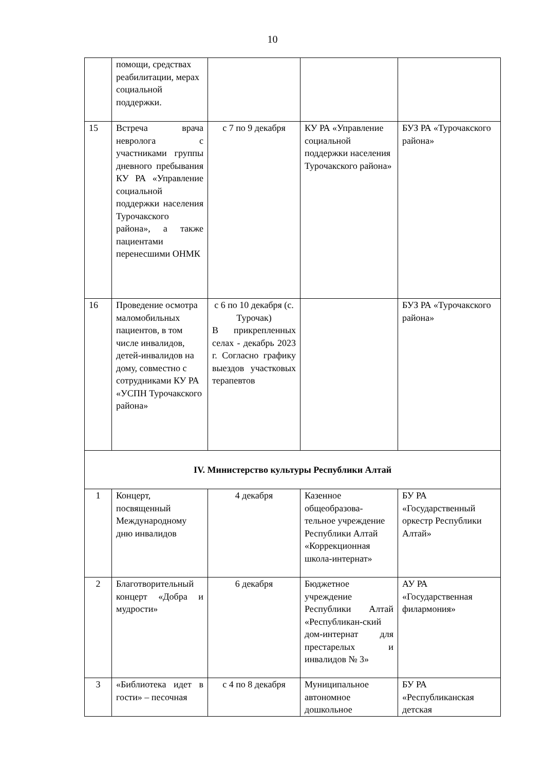10
| | помощи, средствах реабилитации, мерах социальной поддержки. | | | |
| 15 | Встреча врача невролога с участниками группы дневного пребывания КУ РА «Управление социальной поддержки населения Турочакского района», а также пациентами перенесшими ОНМК | с 7 по 9 декабря | КУ РА «Управление социальной поддержки населения Турочакского района» | БУЗ РА «Турочакского района» |
| 16 | Проведение осмотра маломобильных пациентов, в том числе инвалидов, детей-инвалидов на дому, совместно с сотрудниками КУ РА «УСПН Турочакского района» | с 6 по 10 декабря (с. Турочак) В прикрепленных селах - декабрь 2023 г. Согласно графику выездов участковых терапевтов | | БУЗ РА «Турочакского района» |
| IV. Министерство культуры Республики Алтай | | | | |
| 1 | Концерт, посвященный Международному дню инвалидов | 4 декабря | Казенное общеобразова-тельное учреждение Республики Алтай «Коррекционная школа-интернат» | БУ РА «Государственный оркестр Республики Алтай» |
| 2 | Благотворительный концерт «Добра и мудрости» | 6 декабря | Бюджетное учреждение Республики Алтай «Республикан-ский дом-интернат для престарелых и инвалидов № 3» | АУ РА «Государственная филармония» |
| 3 | «Библиотека идет в гости» – песочная | с 4 по 8 декабря | Муниципальное автономное дошкольное | БУ РА «Республиканская детская |